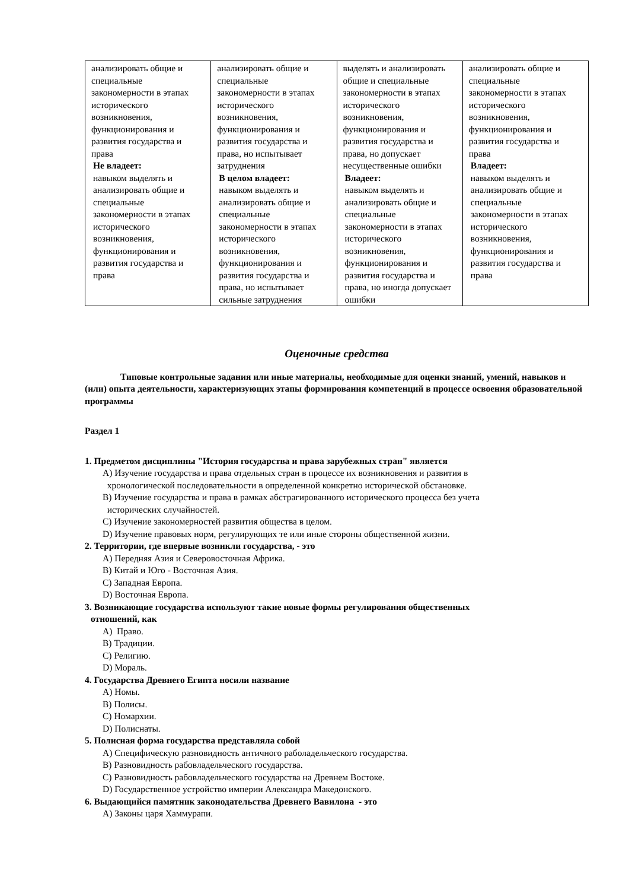| анализировать общие и специальные закономерности в этапах исторического возникновения, функционирования и развития государства и права Не владеет: навыком выделять и анализировать общие и специальные закономерности в этапах исторического возникновения, функционирования и развития государства и права | анализировать общие и специальные закономерности в этапах исторического возникновения, функционирования и развития государства и права, но испытывает затруднения В целом владеет: навыком выделять и анализировать общие и специальные закономерности в этапах исторического возникновения, функционирования и развития государства и права, но испытывает сильные затруднения | выделять и анализировать общие и специальные закономерности в этапах исторического возникновения, функционирования и развития государства и права, но допускает несущественные ошибки Владеет: навыком выделять и анализировать общие и специальные закономерности в этапах исторического возникновения, функционирования и развития государства и права, но иногда допускает ошибки | анализировать общие и специальные закономерности в этапах исторического возникновения, функционирования и развития государства и права Владеет: навыком выделять и анализировать общие и специальные закономерности в этапах исторического возникновения, функционирования и развития государства и права |
Оценочные средства
Типовые контрольные задания или иные материалы, необходимые для оценки знаний, умений, навыков и (или) опыта деятельности, характеризующих этапы формирования компетенций в процессе освоения образовательной программы
Раздел 1
1. Предметом дисциплины "История государства и права зарубежных стран" является
A) Изучение государства и права отдельных стран в процессе их возникновения и развития в
хронологической последовательности в определенной конкретно исторической обстановке.
B) Изучение государства и права в рамках абстрагированного исторического процесса без учета
исторических случайностей.
C) Изучение закономерностей развития общества в целом.
D) Изучение правовых норм, регулирующих те или иные стороны общественной жизни.
2. Территории, где впервые возникли государства, - это
A) Передняя Азия и Северовосточная Африка.
B) Китай и Юго - Восточная Азия.
C) Западная Европа.
D) Восточная Европа.
3. Возникающие государства используют такие новые формы регулирования общественных
отношений, как
A) Право.
B) Традиции.
C) Религию.
D) Мораль.
4. Государства Древнего Египта носили название
A) Номы.
B) Полисы.
C) Номархии.
D) Полиснаты.
5. Полисная форма государства представляла собой
A) Специфическую разновидность античного раболадельческого государства.
B) Разновидность рабовладельческого государства.
C) Разновидность рабовладельческого государства на Древнем Востоке.
D) Государственное устройство империи Александра Македонского.
6. Выдающийся памятник законодательства Древнего Вавилона - это
A) Законы царя Хаммурапи.